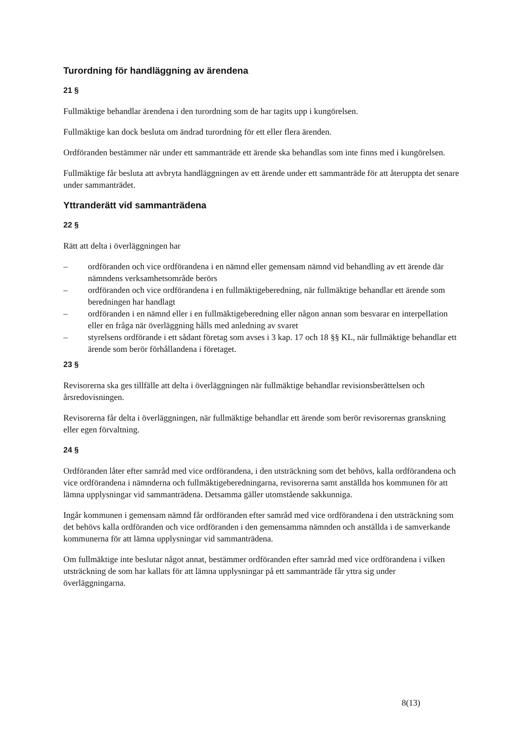Turordning för handläggning av ärendena
21 §
Fullmäktige behandlar ärendena i den turordning som de har tagits upp i kungörelsen.
Fullmäktige kan dock besluta om ändrad turordning för ett eller flera ärenden.
Ordföranden bestämmer när under ett sammanträde ett ärende ska behandlas som inte finns med i kungörelsen.
Fullmäktige får besluta att avbryta handläggningen av ett ärende under ett sammanträde för att återuppta det senare under sammanträdet.
Yttranderätt vid sammanträdena
22 §
Rätt att delta i överläggningen har
– ordföranden och vice ordförandena i en nämnd eller gemensam nämnd vid behandling av ett ärende där nämndens verksamhetsområde berörs
– ordföranden och vice ordförandena i en fullmäktigeberedning, när fullmäktige behandlar ett ärende som beredningen har handlagt
– ordföranden i en nämnd eller i en fullmäktigeberedning eller någon annan som besvarar en interpellation eller en fråga när överläggning hålls med anledning av svaret
– styrelsens ordförande i ett sådant företag som avses i 3 kap. 17 och 18 §§ KL, när fullmäktige behandlar ett ärende som berör förhållandena i företaget.
23 §
Revisorerna ska ges tillfälle att delta i överläggningen när fullmäktige behandlar revisionsberättelsen och årsredovisningen.
Revisorerna får delta i överläggningen, när fullmäktige behandlar ett ärende som berör revisorernas granskning eller egen förvaltning.
24 §
Ordföranden låter efter samråd med vice ordförandena, i den utsträckning som det behövs, kalla ordförandena och vice ordförandena i nämnderna och fullmäktigeberedningarna, revisorerna samt anställda hos kommunen för att lämna upplysningar vid sammanträdena. Detsamma gäller utomstående sakkunniga.
Ingår kommunen i gemensam nämnd får ordföranden efter samråd med vice ordförandena i den utsträckning som det behövs kalla ordföranden och vice ordföranden i den gemensamma nämnden och anställda i de samverkande kommunerna för att lämna upplysningar vid sammanträdena.
Om fullmäktige inte beslutar något annat, bestämmer ordföranden efter samråd med vice ordförandena i vilken utsträckning de som har kallats för att lämna upplysningar på ett sammanträde får yttra sig under överläggningarna.
8(13)